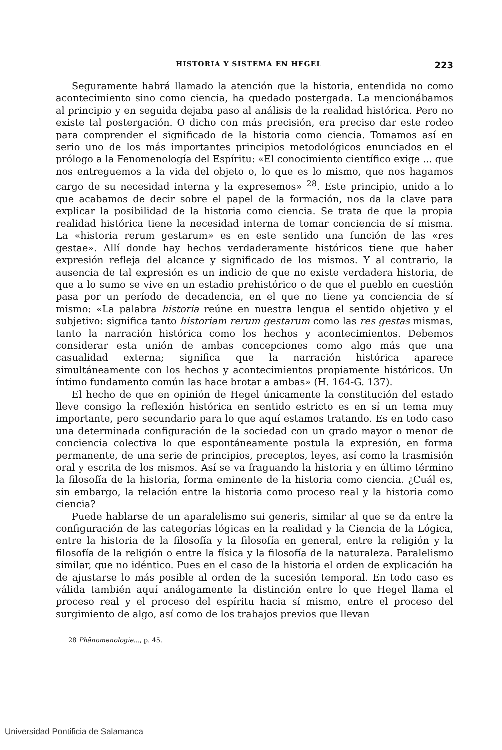HISTORIA Y SISTEMA EN HEGEL 223
Seguramente habrá llamado la atención que la historia, entendida no como acontecimiento sino como ciencia, ha quedado postergada. La mencionábamos al principio y en seguida dejaba paso al análisis de la realidad histórica. Pero no existe tal postergación. O dicho con más precisión, era preciso dar este rodeo para comprender el significado de la historia como ciencia. Tomamos así en serio uno de los más importantes principios metodológicos enunciados en el prólogo a la Fenomenología del Espíritu: «El conocimiento científico exige ... que nos entreguemos a la vida del objeto o, lo que es lo mismo, que nos hagamos cargo de su necesidad interna y la expresemos» <sup>28</sup>. Este principio, unido a lo que acabamos de decir sobre el papel de la formación, nos da la clave para explicar la posibilidad de la historia como ciencia. Se trata de que la propia realidad histórica tiene la necesidad interna de tomar conciencia de sí misma. La «historia rerum gestarum» es en este sentido una función de las «res gestae». Allí donde hay hechos verdaderamente históricos tiene que haber expresión refleja del alcance y significado de los mismos. Y al contrario, la ausencia de tal expresión es un indicio de que no existe verdadera historia, de que a lo sumo se vive en un estadio prehistórico o de que el pueblo en cuestión pasa por un período de decadencia, en el que no tiene ya conciencia de sí mismo: «La palabra historia reúne en nuestra lengua el sentido objetivo y el subjetivo: significa tanto historiam rerum gestarum como las res gestas mismas, tanto la narración histórica como los hechos y acontecimientos. Debemos considerar esta unión de ambas concepciones como algo más que una casualidad externa; significa que la narración histórica aparece simultáneamente con los hechos y acontecimientos propiamente históricos. Un íntimo fundamento común las hace brotar a ambas» (H. 164-G. 137).
El hecho de que en opinión de Hegel únicamente la constitución del estado lleve consigo la reflexión histórica en sentido estricto es en sí un tema muy importante, pero secundario para lo que aquí estamos tratando. Es en todo caso una determinada configuración de la sociedad con un grado mayor o menor de conciencia colectiva lo que espontáneamente postula la expresión, en forma permanente, de una serie de principios, preceptos, leyes, así como la trasmisión oral y escrita de los mismos. Así se va fraguando la historia y en último término la filosofía de la historia, forma eminente de la historia como ciencia. ¿Cuál es, sin embargo, la relación entre la historia como proceso real y la historia como ciencia?
Puede hablarse de un aparalelismo sui generis, similar al que se da entre la configuración de las categorías lógicas en la realidad y la Ciencia de la Lógica, entre la historia de la filosofía y la filosofía en general, entre la religión y la filosofía de la religión o entre la física y la filosofía de la naturaleza. Paralelismo similar, que no idéntico. Pues en el caso de la historia el orden de explicación ha de ajustarse lo más posible al orden de la sucesión temporal. En todo caso es válida también aquí análogamente la distinción entre lo que Hegel llama el proceso real y el proceso del espíritu hacia sí mismo, entre el proceso del surgimiento de algo, así como de los trabajos previos que llevan
28 Phänomenologie..., p. 45.
Universidad Pontificia de Salamanca